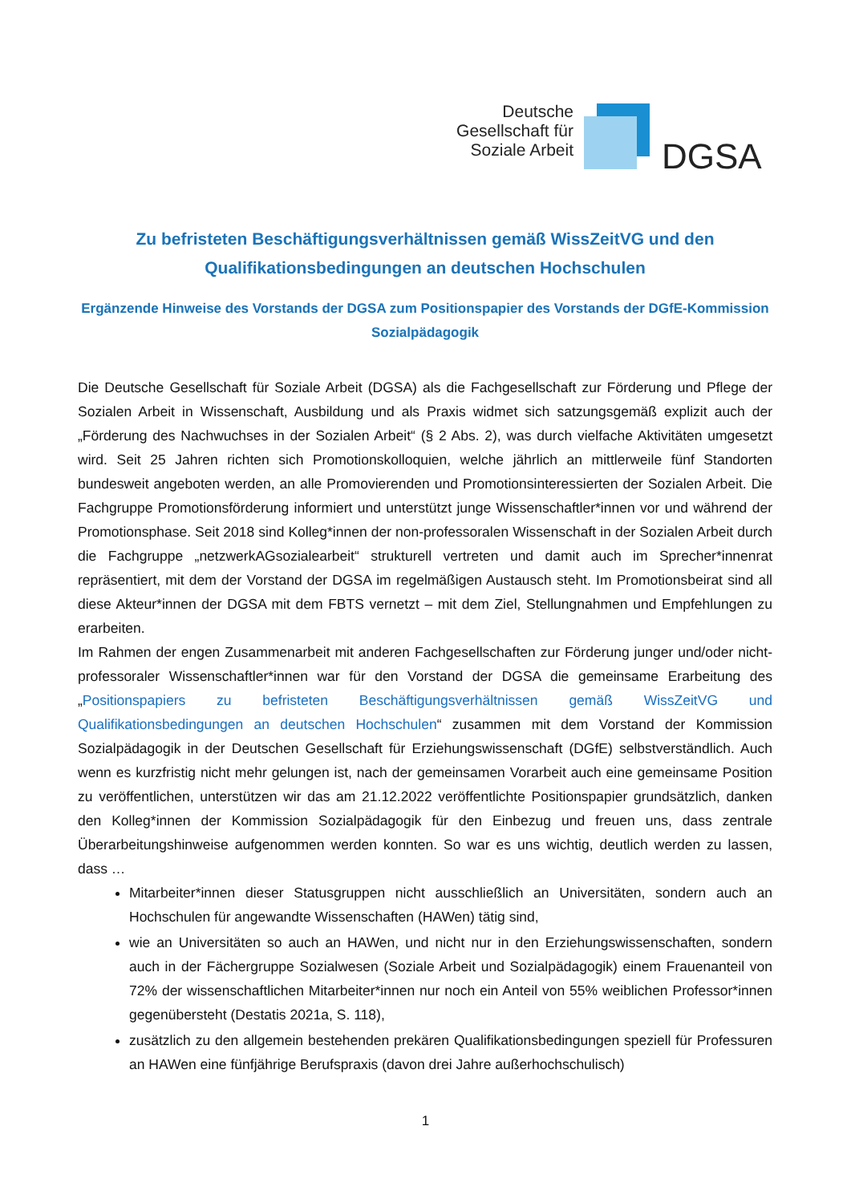Deutsche
Gesellschaft für
Soziale Arbeit
DGSA
Zu befristeten Beschäftigungsverhältnissen gemäß WissZeitVG und den Qualifikationsbedingungen an deutschen Hochschulen
Ergänzende Hinweise des Vorstands der DGSA zum Positionspapier des Vorstands der DGfE-Kommission Sozialpädagogik
Die Deutsche Gesellschaft für Soziale Arbeit (DGSA) als die Fachgesellschaft zur Förderung und Pflege der Sozialen Arbeit in Wissenschaft, Ausbildung und als Praxis widmet sich satzungsgemäß explizit auch der „Förderung des Nachwuchses in der Sozialen Arbeit“ (§ 2 Abs. 2), was durch vielfache Aktivitäten umgesetzt wird. Seit 25 Jahren richten sich Promotionskolloquien, welche jährlich an mittlerweile fünf Standorten bundesweit angeboten werden, an alle Promovierenden und Promotionsinteressierten der Sozialen Arbeit. Die Fachgruppe Promotionsförderung informiert und unterstützt junge Wissenschaftler*innen vor und während der Promotionsphase. Seit 2018 sind Kolleg*innen der non-professoralen Wissenschaft in der Sozialen Arbeit durch die Fachgruppe „netzwerkAGsozialearbeit“ strukturell vertreten und damit auch im Sprecher*innenrat repräsentiert, mit dem der Vorstand der DGSA im regelmäßigen Austausch steht. Im Promotionsbeirat sind all diese Akteur*innen der DGSA mit dem FBTS vernetzt – mit dem Ziel, Stellungnahmen und Empfehlungen zu erarbeiten.
Im Rahmen der engen Zusammenarbeit mit anderen Fachgesellschaften zur Förderung junger und/oder nicht-professoraler Wissenschaftler*innen war für den Vorstand der DGSA die gemeinsame Erarbeitung des „Positionspapiers zu befristeten Beschäftigungsverhältnissen gemäß WissZeitVG und Qualifikationsbedingungen an deutschen Hochschulen“ zusammen mit dem Vorstand der Kommission Sozialpädagogik in der Deutschen Gesellschaft für Erziehungswissenschaft (DGfE) selbstverständlich. Auch wenn es kurzfristig nicht mehr gelungen ist, nach der gemeinsamen Vorarbeit auch eine gemeinsame Position zu veröffentlichen, unterstützen wir das am 21.12.2022 veröffentlichte Positionspapier grundsätzlich, danken den Kolleg*innen der Kommission Sozialpädagogik für den Einbezug und freuen uns, dass zentrale Überarbeitungshinweise aufgenommen werden konnten. So war es uns wichtig, deutlich werden zu lassen, dass …
Mitarbeiter*innen dieser Statusgruppen nicht ausschließlich an Universitäten, sondern auch an Hochschulen für angewandte Wissenschaften (HAWen) tätig sind,
wie an Universitäten so auch an HAWen, und nicht nur in den Erziehungswissenschaften, sondern auch in der Fächergruppe Sozialwesen (Soziale Arbeit und Sozialpädagogik) einem Frauenanteil von 72% der wissenschaftlichen Mitarbeiter*innen nur noch ein Anteil von 55% weiblichen Professor*innen gegenübersteht (Destatis 2021a, S. 118),
zusätzlich zu den allgemein bestehenden prekären Qualifikationsbedingungen speziell für Professuren an HAWen eine fünfjährige Berufspraxis (davon drei Jahre außerhochschulisch)
1